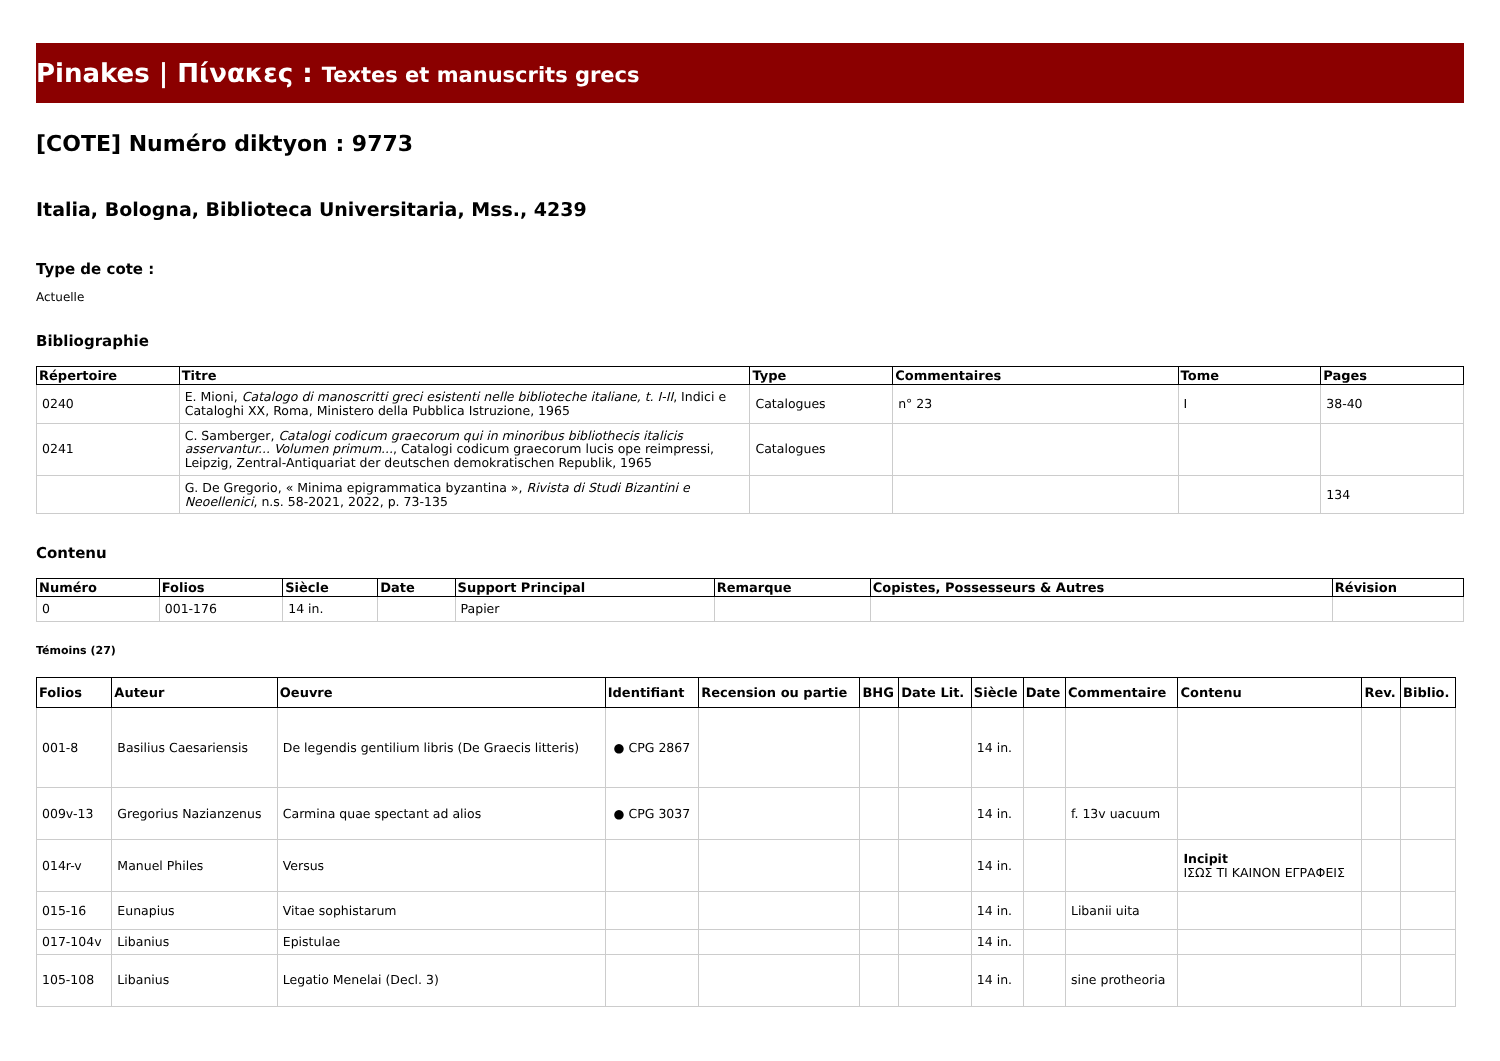Pinakes | Πίνακες : Textes et manuscrits grecs
[COTE] Numéro diktyon : 9773
Italia, Bologna, Biblioteca Universitaria, Mss., 4239
Type de cote :
Actuelle
Bibliographie
| Répertoire | Titre | Type | Commentaires | Tome | Pages |
| --- | --- | --- | --- | --- | --- |
| 0240 | E. Mioni, Catalogo di manoscritti greci esistenti nelle biblioteche italiane, t. I-II , Indici e Cataloghi XX, Roma, Ministero della Pubblica Istruzione, 1965 | Catalogues | n° 23 | I | 38-40 |
| 0241 | C. Samberger, Catalogi codicum graecorum qui in minoribus bibliothecis italicis asservantur... Volumen primum... , Catalogi codicum graecorum lucis ope reimpressi, Leipzig, Zentral-Antiquariat der deutschen demokratischen Republik, 1965 | Catalogues | | | |
| | G. De Gregorio, « Minima epigrammatica byzantina », Rivista di Studi Bizantini e Neoellenici , n.s. 58-2021, 2022, p. 73-135 | | | | 134 |
Contenu
| Numéro | Folios | Siècle | Date | Support Principal | Remarque | Copistes, Possesseurs & Autres | Révision |
| --- | --- | --- | --- | --- | --- | --- | --- |
| 0 | 001-176 | 14 in. | | Papier | | | |
Témoins (27)
| Folios | Auteur | Oeuvre | Identifiant | Recension ou partie | BHG | Date Lit. | Siècle | Date | Commentaire | Contenu | Rev. | Biblio. |
| --- | --- | --- | --- | --- | --- | --- | --- | --- | --- | --- | --- | --- |
| 001-8 | Basilius Caesariensis | De legendis gentilium libris (De Graecis litteris) | ● CPG 2867 | | | | 14 in. | | | | | |
| 009v-13 | Gregorius Nazianzenus | Carmina quae spectant ad alios | ● CPG 3037 | | | | 14 in. | | f. 13v uacuum | | | |
| 014r-v | Manuel Philes | Versus | | | | | 14 in. | | | Incipit ΙΣΩΣ ΤΙ ΚΑΙΝΟΝ ΕΓΡΑΦΕΙΣ | | |
| 015-16 | Eunapius | Vitae sophistarum | | | | | 14 in. | | Libanii uita | | | |
| 017-104v | Libanius | Epistulae | | | | | 14 in. | | | | | |
| 105-108 | Libanius | Legatio Menelai (Decl. 3) | | | | | 14 in. | | sine protheoria | | | |